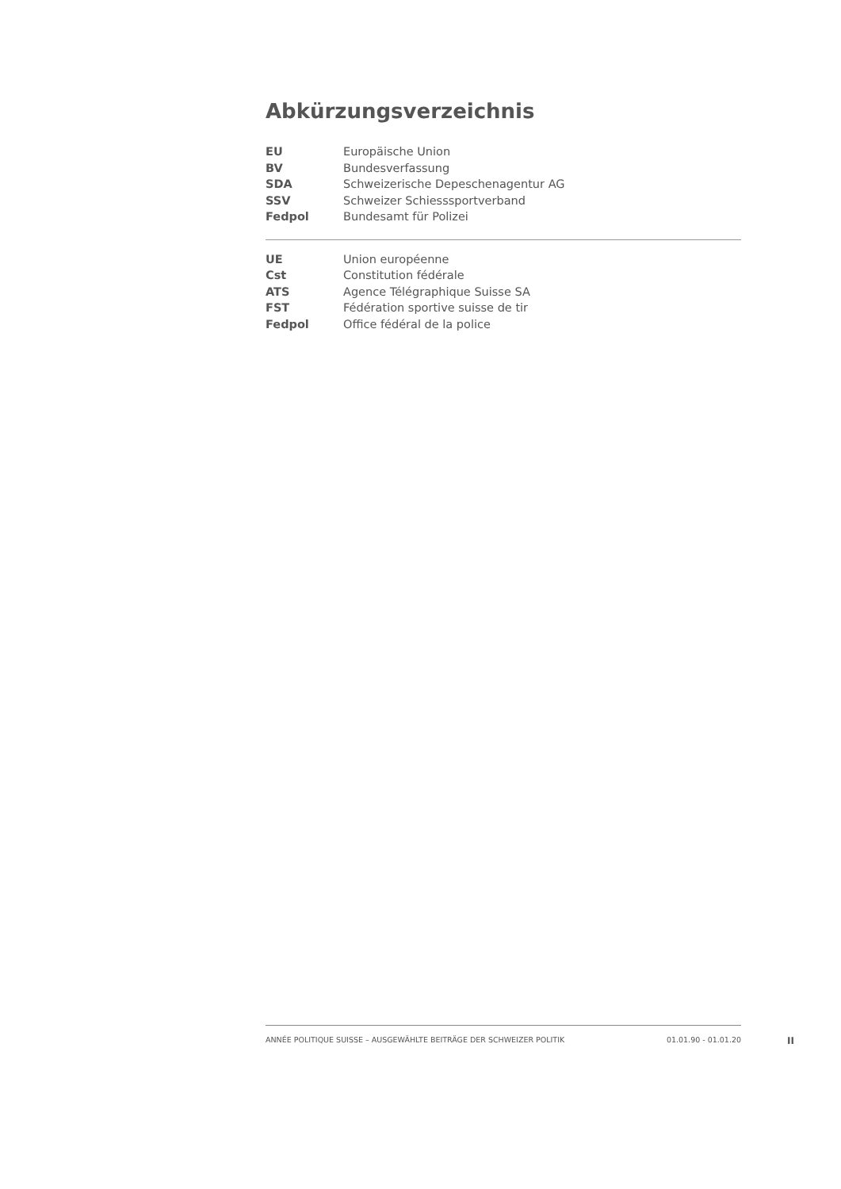Abkürzungsverzeichnis
| EU | Europäische Union |
| BV | Bundesverfassung |
| SDA | Schweizerische Depeschenagentur AG |
| SSV | Schweizer Schiesssportverband |
| Fedpol | Bundesamt für Polizei |
| UE | Union européenne |
| Cst | Constitution fédérale |
| ATS | Agence Télégraphique Suisse SA |
| FST | Fédération sportive suisse de tir |
| Fedpol | Office fédéral de la police |
ANNÉE POLITIQUE SUISSE – AUSGEWÄHLTE BEITRÄGE DER SCHWEIZER POLITIK 01.01.90 - 01.01.20
II